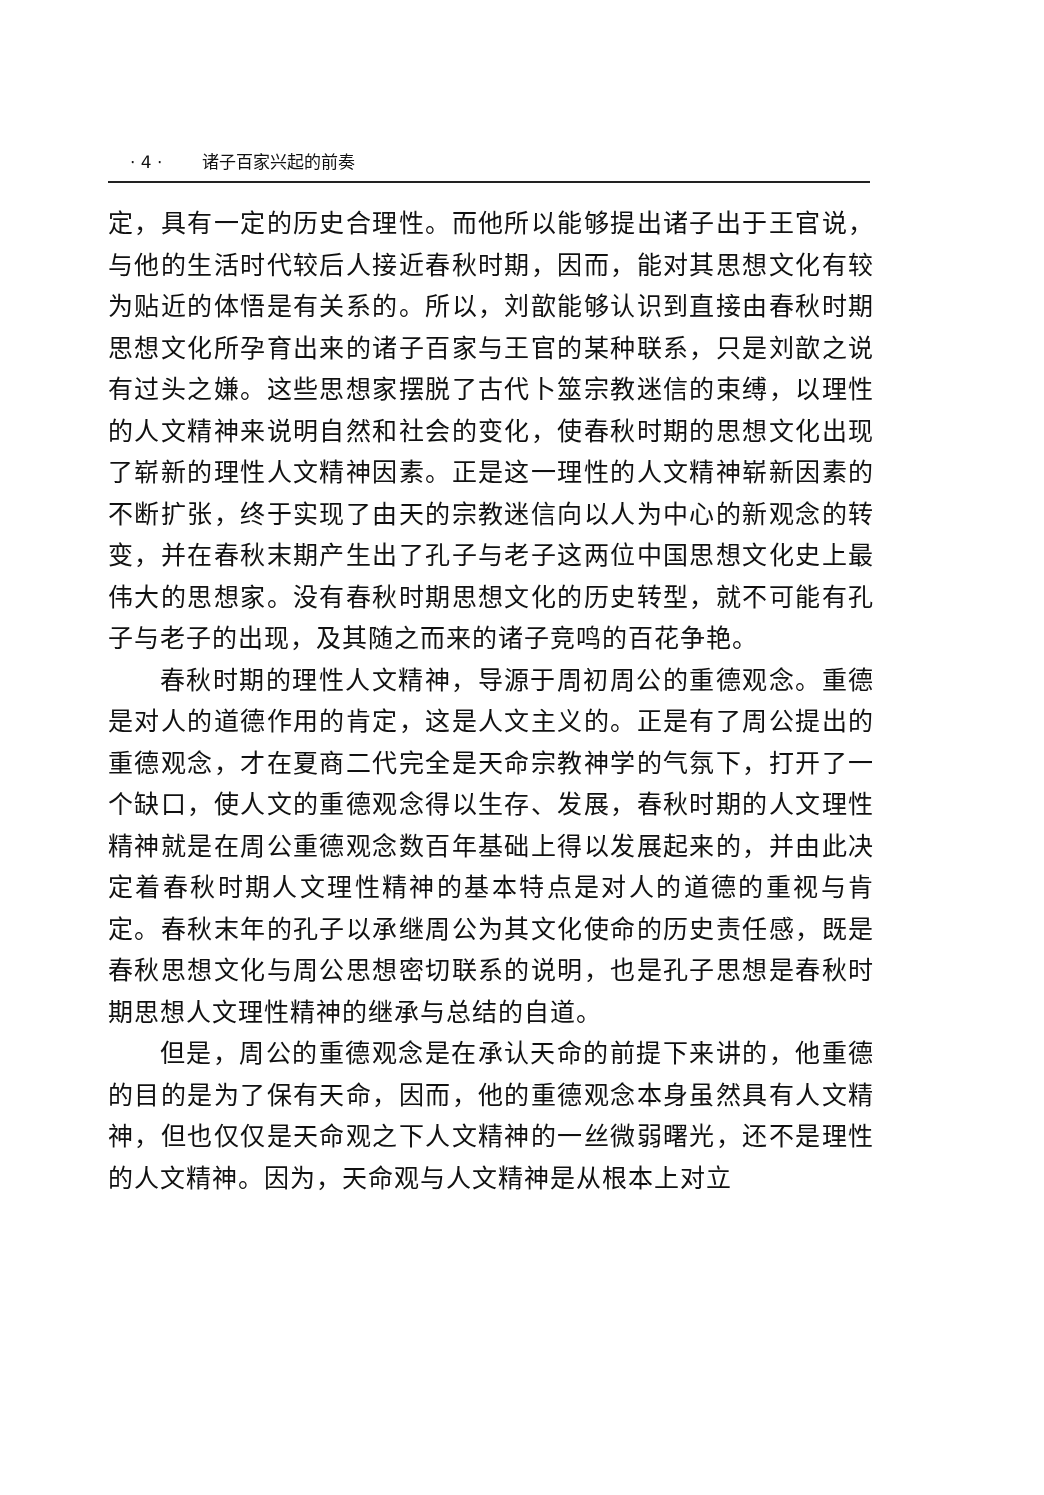· 4 · 诸子百家兴起的前奏
定，具有一定的历史合理性。而他所以能够提出诸子出于王官说，与他的生活时代较后人接近春秋时期，因而，能对其思想文化有较为贴近的体悟是有关系的。所以，刘歆能够认识到直接由春秋时期思想文化所孕育出来的诸子百家与王官的某种联系，只是刘歆之说有过头之嫌。这些思想家摆脱了古代卜筮宗教迷信的束缚，以理性的人文精神来说明自然和社会的变化，使春秋时期的思想文化出现了崭新的理性人文精神因素。正是这一理性的人文精神崭新因素的不断扩张，终于实现了由天的宗教迷信向以人为中心的新观念的转变，并在春秋末期产生出了孔子与老子这两位中国思想文化史上最伟大的思想家。没有春秋时期思想文化的历史转型，就不可能有孔子与老子的出现，及其随之而来的诸子竞鸣的百花争艳。
春秋时期的理性人文精神，导源于周初周公的重德观念。重德是对人的道德作用的肯定，这是人文主义的。正是有了周公提出的重德观念，才在夏商二代完全是天命宗教神学的气氛下，打开了一个缺口，使人文的重德观念得以生存、发展，春秋时期的人文理性精神就是在周公重德观念数百年基础上得以发展起来的，并由此决定着春秋时期人文理性精神的基本特点是对人的道德的重视与肯定。春秋末年的孔子以承继周公为其文化使命的历史责任感，既是春秋思想文化与周公思想密切联系的说明，也是孔子思想是春秋时期思想人文理性精神的继承与总结的自道。
但是，周公的重德观念是在承认天命的前提下来讲的，他重德的目的是为了保有天命，因而，他的重德观念本身虽然具有人文精神，但也仅仅是天命观之下人文精神的一丝微弱曙光，还不是理性的人文精神。因为，天命观与人文精神是从根本上对立